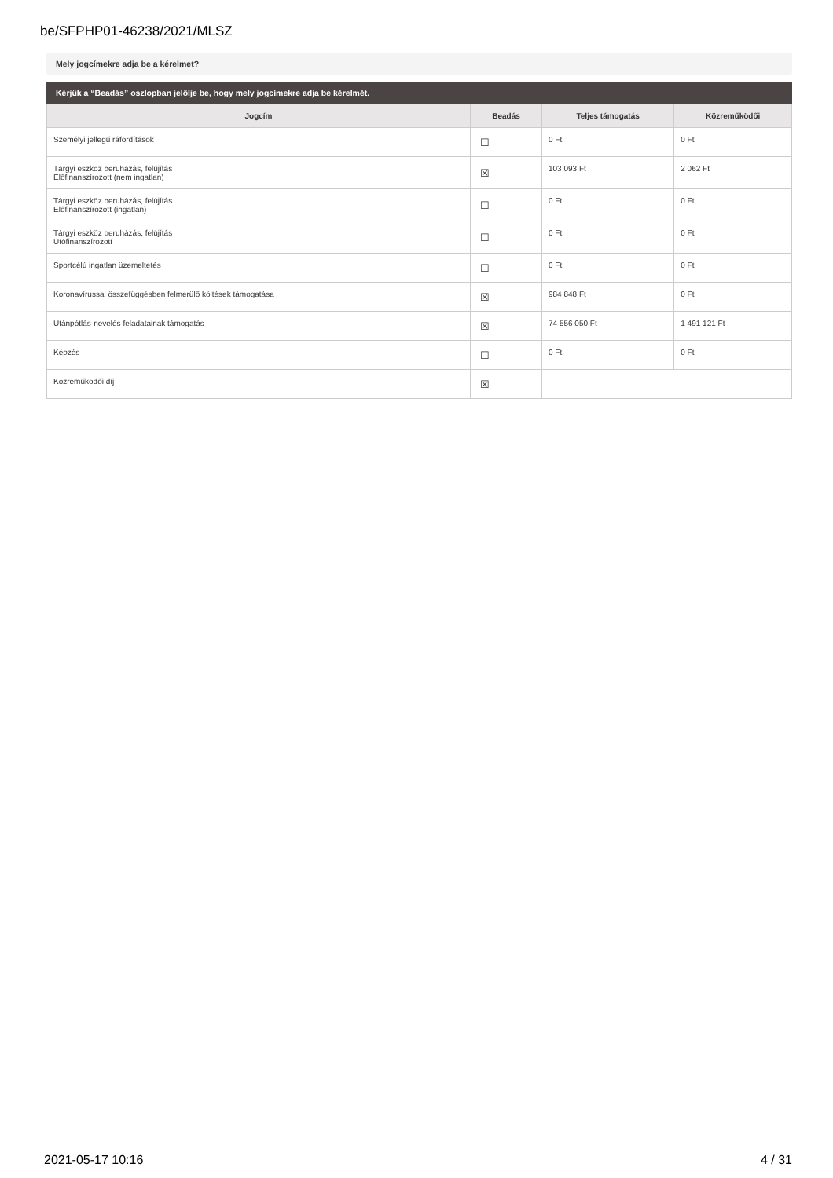be/SFPHP01-46238/2021/MLSZ
Mely jogcímekre adja be a kérelmet?
Kérjük a “Beadás” oszlopban jelölje be, hogy mely jogcímekre adja be kérelmét.
| Jogcím | Beadás | Teljes támogatás | Közreműködői |
| --- | --- | --- | --- |
| Személyi jellegű ráfordítások | ☐ | 0 Ft | 0 Ft |
| Tárgyi eszköz beruházás, felújítás Előfinanszírozott (nem ingatlan) | ☒ | 103 093 Ft | 2 062 Ft |
| Tárgyi eszköz beruházás, felújítás Előfinanszírozott (ingatlan) | ☐ | 0 Ft | 0 Ft |
| Tárgyi eszköz beruházás, felújítás Utófinanszírozott | ☐ | 0 Ft | 0 Ft |
| Sportcélú ingatlan üzemeltetés | ☐ | 0 Ft | 0 Ft |
| Koronavírussal összefüggésben felmerülő költések támogatása | ☒ | 984 848 Ft | 0 Ft |
| Utánpótlás-nevelés feladatainak támogatás | ☒ | 74 556 050 Ft | 1 491 121 Ft |
| Képzés | ☐ | 0 Ft | 0 Ft |
| Közreműködői díj | ☒ | | |
2021-05-17 10:16 4 / 31